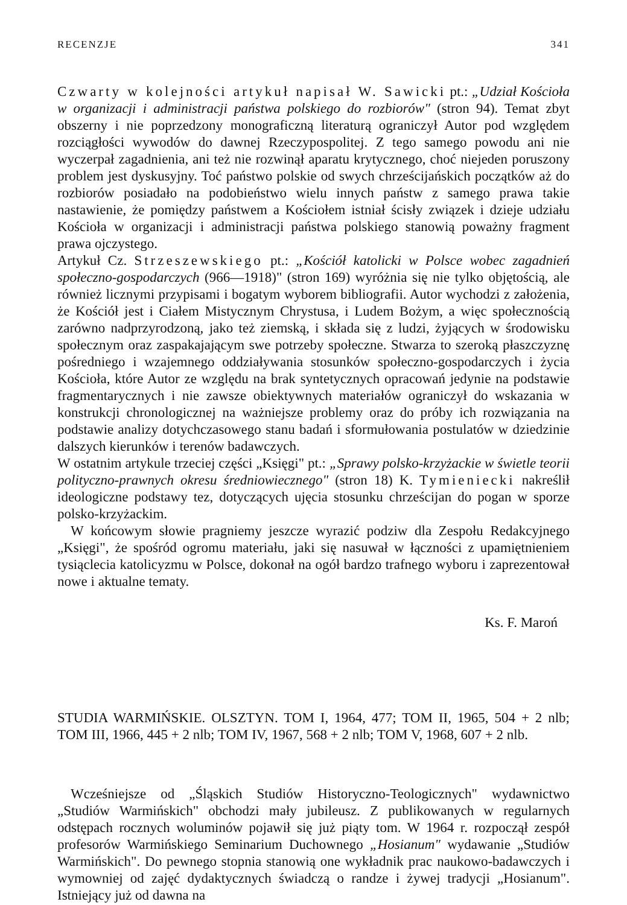RECENZJE 341
Czwarty w kolejności artykuł napisał W. Sawicki pt.: „Udział Kościoła w organizacji i administracji państwa polskiego do rozbiorów" (stron 94). Temat zbyt obszerny i nie poprzedzony monograficzną literaturą ograniczył Autor pod względem rozciągłości wywodów do dawnej Rzeczypospolitej. Z tego samego powodu ani nie wyczerpał zagadnienia, ani też nie rozwinął aparatu krytycznego, choć niejeden poruszony problem jest dyskusyjny. Toć państwo polskie od swych chrześcijańskich początków aż do rozbiorów posiadało na podobieństwo wielu innych państw z samego prawa takie nastawienie, że pomiędzy państwem a Kościołem istniał ścisły związek i dzieje udziału Kościoła w organizacji i administracji państwa polskiego stanowią poważny fragment prawa ojczystego.
Artykuł Cz. Strzeszewskiego pt.: „Kościół katolicki w Polsce wobec zagadnień społeczno-gospodarczych (966—1918)" (stron 169) wyróżnia się nie tylko objętością, ale również licznymi przypisami i bogatym wyborem bibliografii. Autor wychodzi z założenia, że Kościół jest i Ciałem Mistycznym Chrystusa, i Ludem Bożym, a więc społecznością zarówno nadprzyrodzoną, jako też ziemską, i składa się z ludzi, żyjących w środowisku społecznym oraz zaspakajającym swe potrzeby społeczne. Stwarza to szeroką płaszczyznę pośredniego i wzajemnego oddziaływania stosunków społeczno-gospodarczych i życia Kościoła, które Autor ze względu na brak syntetycznych opracowań jedynie na podstawie fragmentarycznych i nie zawsze obiektywnych materiałów ograniczył do wskazania w konstrukcji chronologicznej na ważniejsze problemy oraz do próby ich rozwiązania na podstawie analizy dotychczasowego stanu badań i sformułowania postulatów w dziedzinie dalszych kierunków i terenów badawczych.
W ostatnim artykule trzeciej części „Księgi" pt.: „Sprawy polsko-krzyżackie w świetle teorii polityczno-prawnych okresu średniowiecznego" (stron 18) K. Tymieniecki nakreślił ideologiczne podstawy tez, dotyczących ujęcia stosunku chrześcijan do pogan w sporze polsko-krzyżackim.
W końcowym słowie pragniemy jeszcze wyrazić podziw dla Zespołu Redakcyjnego „Księgi", że spośród ogromu materiału, jaki się nasuwał w łączności z upamiętnieniem tysiąclecia katolicyzmu w Polsce, dokonał na ogół bardzo trafnego wyboru i zaprezentował nowe i aktualne tematy.
Ks. F. Maroń
STUDIA WARMIŃSKIE. OLSZTYN. TOM I, 1964, 477; TOM II, 1965, 504 + 2 nlb; TOM III, 1966, 445 + 2 nlb; TOM IV, 1967, 568 + 2 nlb; TOM V, 1968, 607 + 2 nlb.
Wcześniejsze od „Śląskich Studiów Historyczno-Teologicznych" wydawnictwo „Studiów Warmińskich" obchodzi mały jubileusz. Z publikowanych w regularnych odstępach rocznych woluminów pojawił się już piąty tom. W 1964 r. rozpoczął zespół profesorów Warmińskiego Seminarium Duchownego „Hosianum" wydawanie „Studiów Warmińskich". Do pewnego stopnia stanowią one wykładnik prac naukowo-badawczych i wymowniej od zajęć dydaktycznych świadczą o randze i żywej tradycji „Hosianum". Istniejący już od dawna na